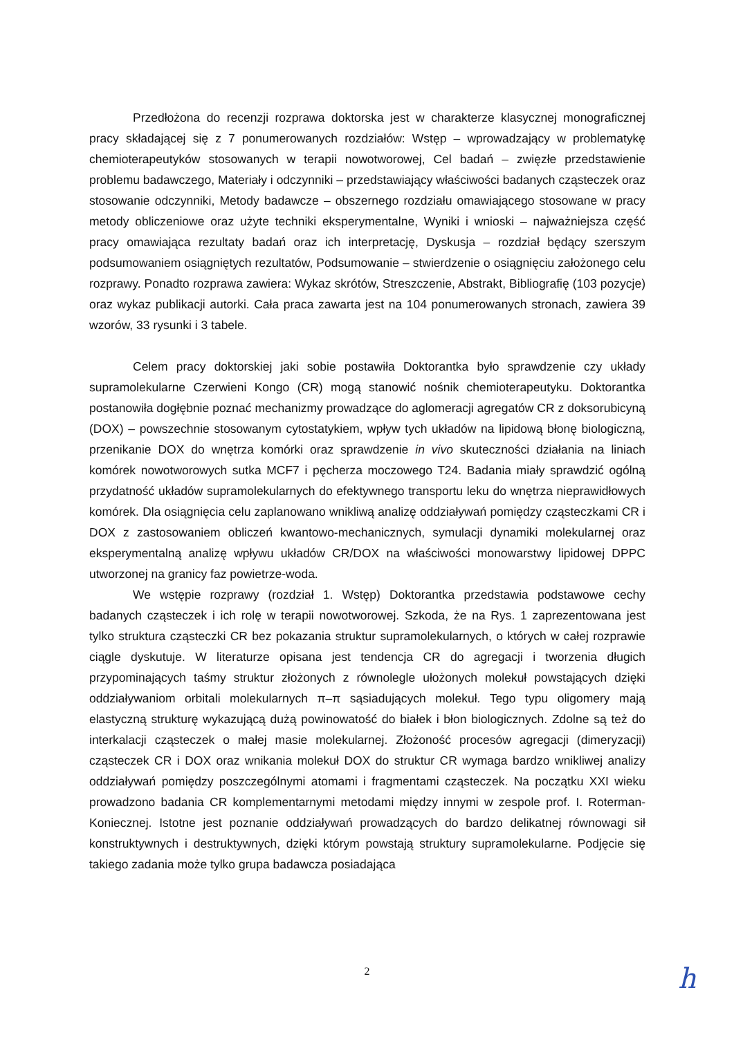Przedłożona do recenzji rozprawa doktorska jest w charakterze klasycznej monograficznej pracy składającej się z 7 ponumerowanych rozdziałów: Wstęp – wprowadzający w problematykę chemioterapeutyków stosowanych w terapii nowotworowej, Cel badań – zwięzłe przedstawienie problemu badawczego, Materiały i odczynniki – przedstawiający właściwości badanych cząsteczek oraz stosowanie odczynniki, Metody badawcze – obszernego rozdziału omawiającego stosowane w pracy metody obliczeniowe oraz użyte techniki eksperymentalne, Wyniki i wnioski – najważniejsza część pracy omawiająca rezultaty badań oraz ich interpretację, Dyskusja – rozdział będący szerszym podsumowaniem osiągniętych rezultatów, Podsumowanie – stwierdzenie o osiągnięciu założonego celu rozprawy. Ponadto rozprawa zawiera: Wykaz skrótów, Streszczenie, Abstrakt, Bibliografię (103 pozycje) oraz wykaz publikacji autorki. Cała praca zawarta jest na 104 ponumerowanych stronach, zawiera 39 wzorów, 33 rysunki i 3 tabele.
Celem pracy doktorskiej jaki sobie postawiła Doktorantka było sprawdzenie czy układy supramolekularne Czerwieni Kongo (CR) mogą stanowić nośnik chemioterapeutyku. Doktorantka postanowiła dogłębnie poznać mechanizmy prowadzące do aglomeracji agregatów CR z doksorubicyną (DOX) – powszechnie stosowanym cytostatykiem, wpływ tych układów na lipidową błonę biologiczną, przenikanie DOX do wnętrza komórki oraz sprawdzenie in vivo skuteczności działania na liniach komórek nowotworowych sutka MCF7 i pęcherza moczowego T24. Badania miały sprawdzić ogólną przydatność układów supramolekularnych do efektywnego transportu leku do wnętrza nieprawidłowych komórek. Dla osiągnięcia celu zaplanowano wnikliwą analizę oddziaływań pomiędzy cząsteczkami CR i DOX z zastosowaniem obliczeń kwantowo-mechanicznych, symulacji dynamiki molekularnej oraz eksperymentalną analizę wpływu układów CR/DOX na właściwości monowarstwy lipidowej DPPC utworzonej na granicy faz powietrze-woda.
We wstępie rozprawy (rozdział 1. Wstęp) Doktorantka przedstawia podstawowe cechy badanych cząsteczek i ich rolę w terapii nowotworowej. Szkoda, że na Rys. 1 zaprezentowana jest tylko struktura cząsteczki CR bez pokazania struktur supramolekularnych, o których w całej rozprawie ciągle dyskutuje. W literaturze opisana jest tendencja CR do agregacji i tworzenia długich przypominających taśmy struktur złożonych z równolegle ułożonych molekuł powstających dzięki oddziaływaniom orbitali molekularnych π–π sąsiadujących molekuł. Tego typu oligomery mają elastyczną strukturę wykazującą dużą powinowatość do białek i błon biologicznych. Zdolne są też do interkalacji cząsteczek o małej masie molekularnej. Złożoność procesów agregacji (dimeryzacji) cząsteczek CR i DOX oraz wnikania molekuł DOX do struktur CR wymaga bardzo wnikliwej analizy oddziaływań pomiędzy poszczególnymi atomami i fragmentami cząsteczek. Na początku XXI wieku prowadzono badania CR komplementarnymi metodami między innymi w zespole prof. I. Roterman-Koniecznej. Istotne jest poznanie oddziaływań prowadzących do bardzo delikatnej równowagi sił konstruktywnych i destruktywnych, dzięki którym powstają struktury supramolekularne. Podjęcie się takiego zadania może tylko grupa badawcza posiadająca
2
h